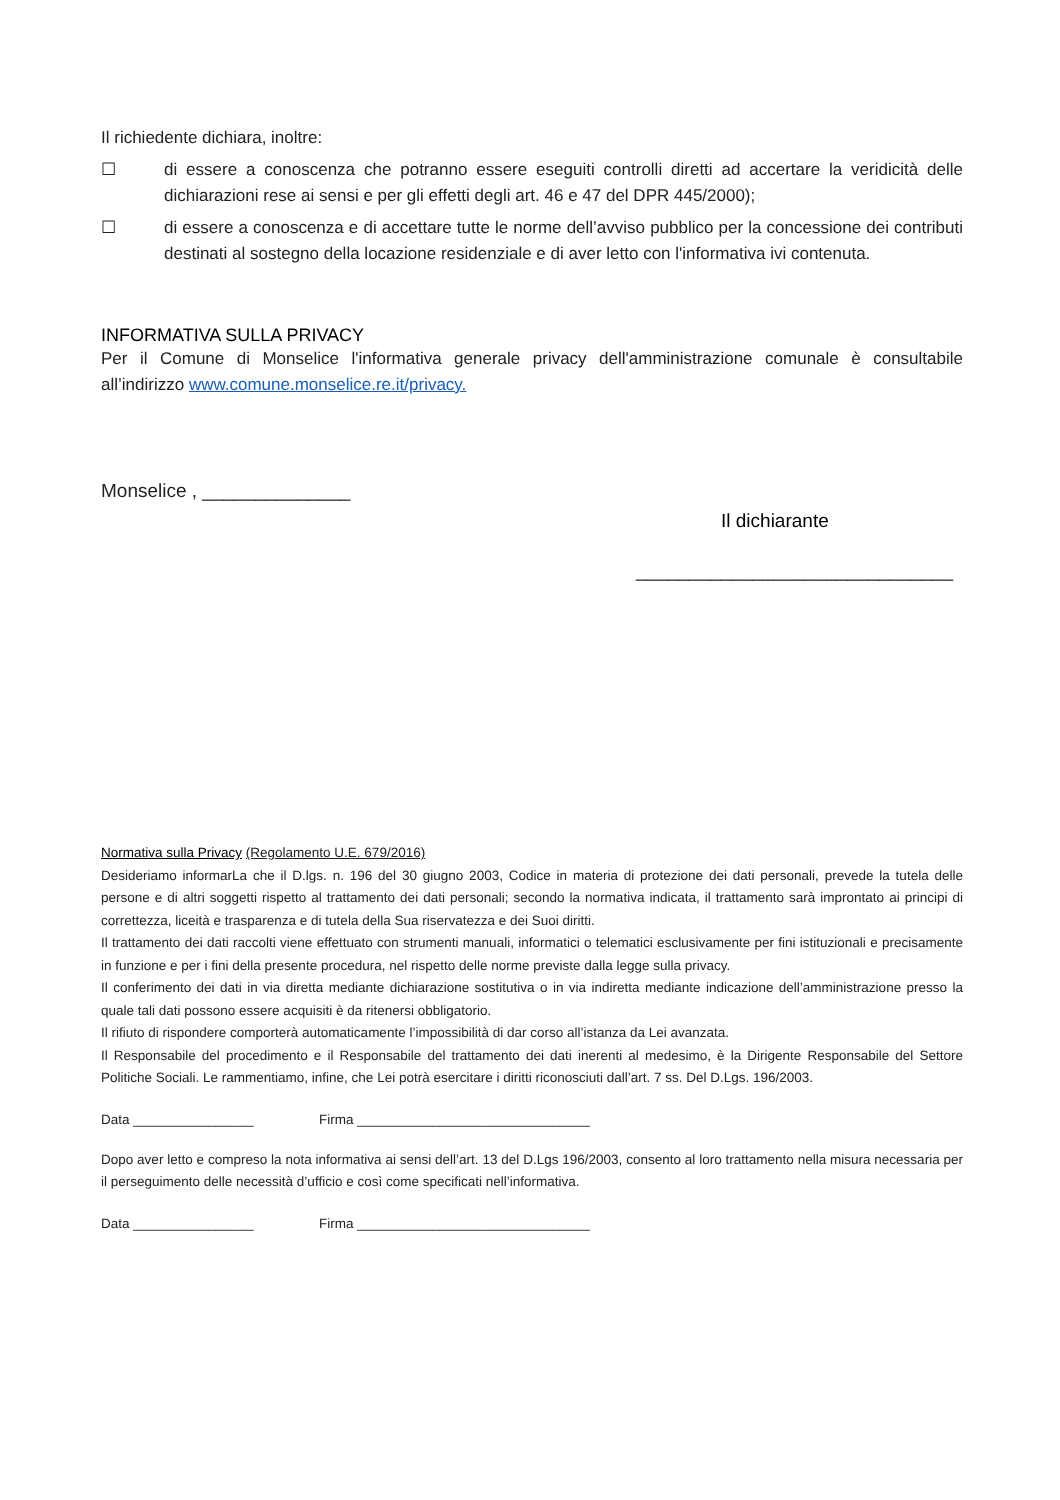Il richiedente dichiara, inoltre:
☐ di essere a conoscenza che potranno essere eseguiti controlli diretti ad accertare la veridicità delle dichiarazioni rese ai sensi e per gli effetti degli art. 46 e 47 del DPR 445/2000);
☐ di essere a conoscenza e di accettare tutte le norme dell’avviso pubblico per la concessione dei contributi destinati al sostegno della locazione residenziale e di aver letto con l'informativa ivi contenuta.
INFORMATIVA SULLA PRIVACY
Per il Comune di Monselice l'informativa generale privacy dell'amministrazione comunale è consultabile all’indirizzo www.comune.monselice.re.it/privacy.
Monselice , ______________
Il dichiarante
______________________________
Normativa sulla Privacy (Regolamento U.E. 679/2016)
Desideriamo informarLa che il D.lgs. n. 196 del 30 giugno 2003, Codice in materia di protezione dei dati personali, prevede la tutela delle persone e di altri soggetti rispetto al trattamento dei dati personali; secondo la normativa indicata, il trattamento sarà improntato ai principi di correttezza, liceità e trasparenza e di tutela della Sua riservatezza e dei Suoi diritti.
Il trattamento dei dati raccolti viene effettuato con strumenti manuali, informatici o telematici esclusivamente per fini istituzionali e precisamente in funzione e per i fini della presente procedura, nel rispetto delle norme previste dalla legge sulla privacy.
Il conferimento dei dati in via diretta mediante dichiarazione sostitutiva o in via indiretta mediante indicazione dell’amministrazione presso la quale tali dati possono essere acquisiti è da ritenersi obbligatorio.
Il rifiuto di rispondere comporterà automaticamente l’impossibilità di dar corso all’istanza da Lei avanzata.
Il Responsabile del procedimento e il Responsabile del trattamento dei dati inerenti al medesimo, è la Dirigente Responsabile del Settore Politiche Sociali. Le rammentiamo, infine, che Lei potrà esercitare i diritti riconosciuti dall’art. 7 ss. Del D.Lgs. 196/2003.
Data ________________ Firma _______________________________
Dopo aver letto e compreso la nota informativa ai sensi dell’art. 13 del D.Lgs 196/2003, consento al loro trattamento nella misura necessaria per il perseguimento delle necessità d’ufficio e così come specificati nell’informativa.
Data ________________ Firma _______________________________